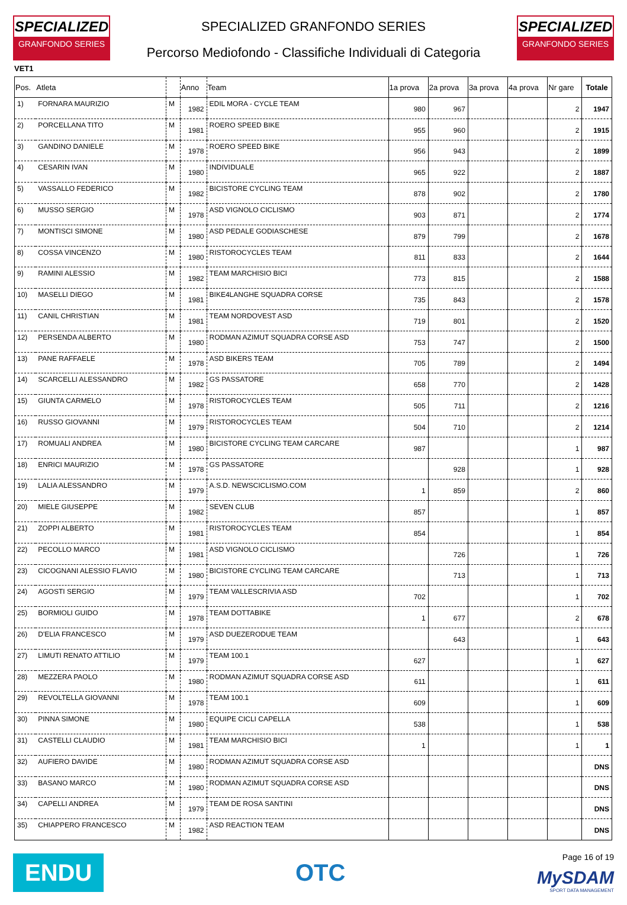SPECIALIZED
GRANFONDO SERIES
SPECIALIZED GRANFONDO SERIES
Percorso Mediofondo - Classifiche Individuali di Categoria
SPECIALIZED
GRANFONDO SERIES
VET1
| Pos. | Atleta | | Anno | Team | 1a prova | 2a prova | 3a prova | 4a prova | Nr gare | Totale |
| --- | --- | --- | --- | --- | --- | --- | --- | --- | --- | --- |
| 1) | FORNARA MAURIZIO | M | 1982 | EDIL MORA - CYCLE TEAM | 980 | 967 | | | 2 | 1947 |
| 2) | PORCELLANA TITO | M | 1981 | ROERO SPEED BIKE | 955 | 960 | | | 2 | 1915 |
| 3) | GANDINO DANIELE | M | 1978 | ROERO SPEED BIKE | 956 | 943 | | | 2 | 1899 |
| 4) | CESARIN IVAN | M | 1980 | INDIVIDUALE | 965 | 922 | | | 2 | 1887 |
| 5) | VASSALLO FEDERICO | M | 1982 | BICISTORE CYCLING TEAM | 878 | 902 | | | 2 | 1780 |
| 6) | MUSSO SERGIO | M | 1978 | ASD VIGNOLO CICLISMO | 903 | 871 | | | 2 | 1774 |
| 7) | MONTISCI SIMONE | M | 1980 | ASD PEDALE GODIASCHESE | 879 | 799 | | | 2 | 1678 |
| 8) | COSSA VINCENZO | M | 1980 | RISTOROCYCLES TEAM | 811 | 833 | | | 2 | 1644 |
| 9) | RAMINI ALESSIO | M | 1982 | TEAM MARCHISIO BICI | 773 | 815 | | | 2 | 1588 |
| 10) | MASELLI DIEGO | M | 1981 | BIKE4LANGHE SQUADRA CORSE | 735 | 843 | | | 2 | 1578 |
| 11) | CANIL CHRISTIAN | M | 1981 | TEAM NORDOVEST ASD | 719 | 801 | | | 2 | 1520 |
| 12) | PERSENDA ALBERTO | M | 1980 | RODMAN AZIMUT SQUADRA CORSE ASD | 753 | 747 | | | 2 | 1500 |
| 13) | PANE RAFFAELE | M | 1978 | ASD BIKERS TEAM | 705 | 789 | | | 2 | 1494 |
| 14) | SCARCELLI ALESSANDRO | M | 1982 | GS PASSATORE | 658 | 770 | | | 2 | 1428 |
| 15) | GIUNTA CARMELO | M | 1978 | RISTOROCYCLES TEAM | 505 | 711 | | | 2 | 1216 |
| 16) | RUSSO GIOVANNI | M | 1979 | RISTOROCYCLES TEAM | 504 | 710 | | | 2 | 1214 |
| 17) | ROMUALI ANDREA | M | 1980 | BICISTORE CYCLING TEAM CARCARE | 987 | | | | 1 | 987 |
| 18) | ENRICI MAURIZIO | M | 1978 | GS PASSATORE | | 928 | | | 1 | 928 |
| 19) | LALIA ALESSANDRO | M | 1979 | A.S.D. NEWSCICLISMO.COM | 1 | 859 | | | 2 | 860 |
| 20) | MIELE GIUSEPPE | M | 1982 | SEVEN CLUB | 857 | | | | 1 | 857 |
| 21) | ZOPPI ALBERTO | M | 1981 | RISTOROCYCLES TEAM | 854 | | | | 1 | 854 |
| 22) | PECOLLO MARCO | M | 1981 | ASD VIGNOLO CICLISMO | | 726 | | | 1 | 726 |
| 23) | CICOGNANI ALESSIO FLAVIO | M | 1980 | BICISTORE CYCLING TEAM CARCARE | | 713 | | | 1 | 713 |
| 24) | AGOSTI SERGIO | M | 1979 | TEAM VALLESCRIVIA ASD | 702 | | | | 1 | 702 |
| 25) | BORMIOLI GUIDO | M | 1978 | TEAM DOTTABIKE | 1 | 677 | | | 2 | 678 |
| 26) | D'ELIA FRANCESCO | M | 1979 | ASD DUEZERODUE TEAM | | 643 | | | 1 | 643 |
| 27) | LIMUTI RENATO ATTILIO | M | 1979 | TEAM 100.1 | 627 | | | | 1 | 627 |
| 28) | MEZZERA PAOLO | M | 1980 | RODMAN AZIMUT SQUADRA CORSE ASD | 611 | | | | 1 | 611 |
| 29) | REVOLTELLA GIOVANNI | M | 1978 | TEAM 100.1 | 609 | | | | 1 | 609 |
| 30) | PINNA SIMONE | M | 1980 | EQUIPE CICLI CAPELLA | 538 | | | | 1 | 538 |
| 31) | CASTELLI CLAUDIO | M | 1981 | TEAM MARCHISIO BICI | 1 | | | | 1 | 1 |
| 32) | AUFIERO DAVIDE | M | 1980 | RODMAN AZIMUT SQUADRA CORSE ASD | | | | | | DNS |
| 33) | BASANO MARCO | M | 1980 | RODMAN AZIMUT SQUADRA CORSE ASD | | | | | | DNS |
| 34) | CAPELLI ANDREA | M | 1979 | TEAM DE ROSA SANTINI | | | | | | DNS |
| 35) | CHIAPPERO FRANCESCO | M | 1982 | ASD REACTION TEAM | | | | | | DNS |
ENDU
OTC
Page 16 of 19
MySDAM
SPORT DATA MANAGEMENT